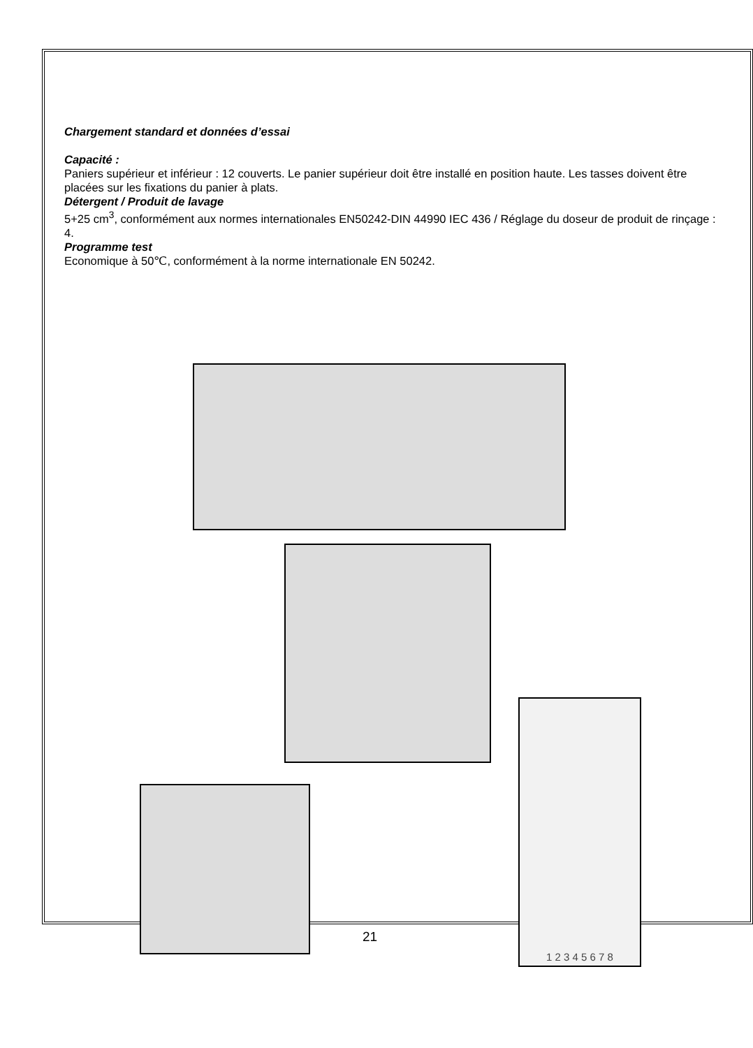Chargement standard et données d’essai
Capacité :
Paniers supérieur et inférieur : 12 couverts. Le panier supérieur doit être installé en position haute. Les tasses doivent être placées sur les fixations du panier à plats.
Détergent / Produit de lavage
5+25 cm<sup>3</sup>, conformément aux normes internationales EN50242-DIN 44990 IEC 436 / Réglage du doseur de produit de rinçage : 4.
Programme test
Economique à 50℃, conformément à la norme internationale EN 50242.
1 2 3 4 5 6 7 8
21